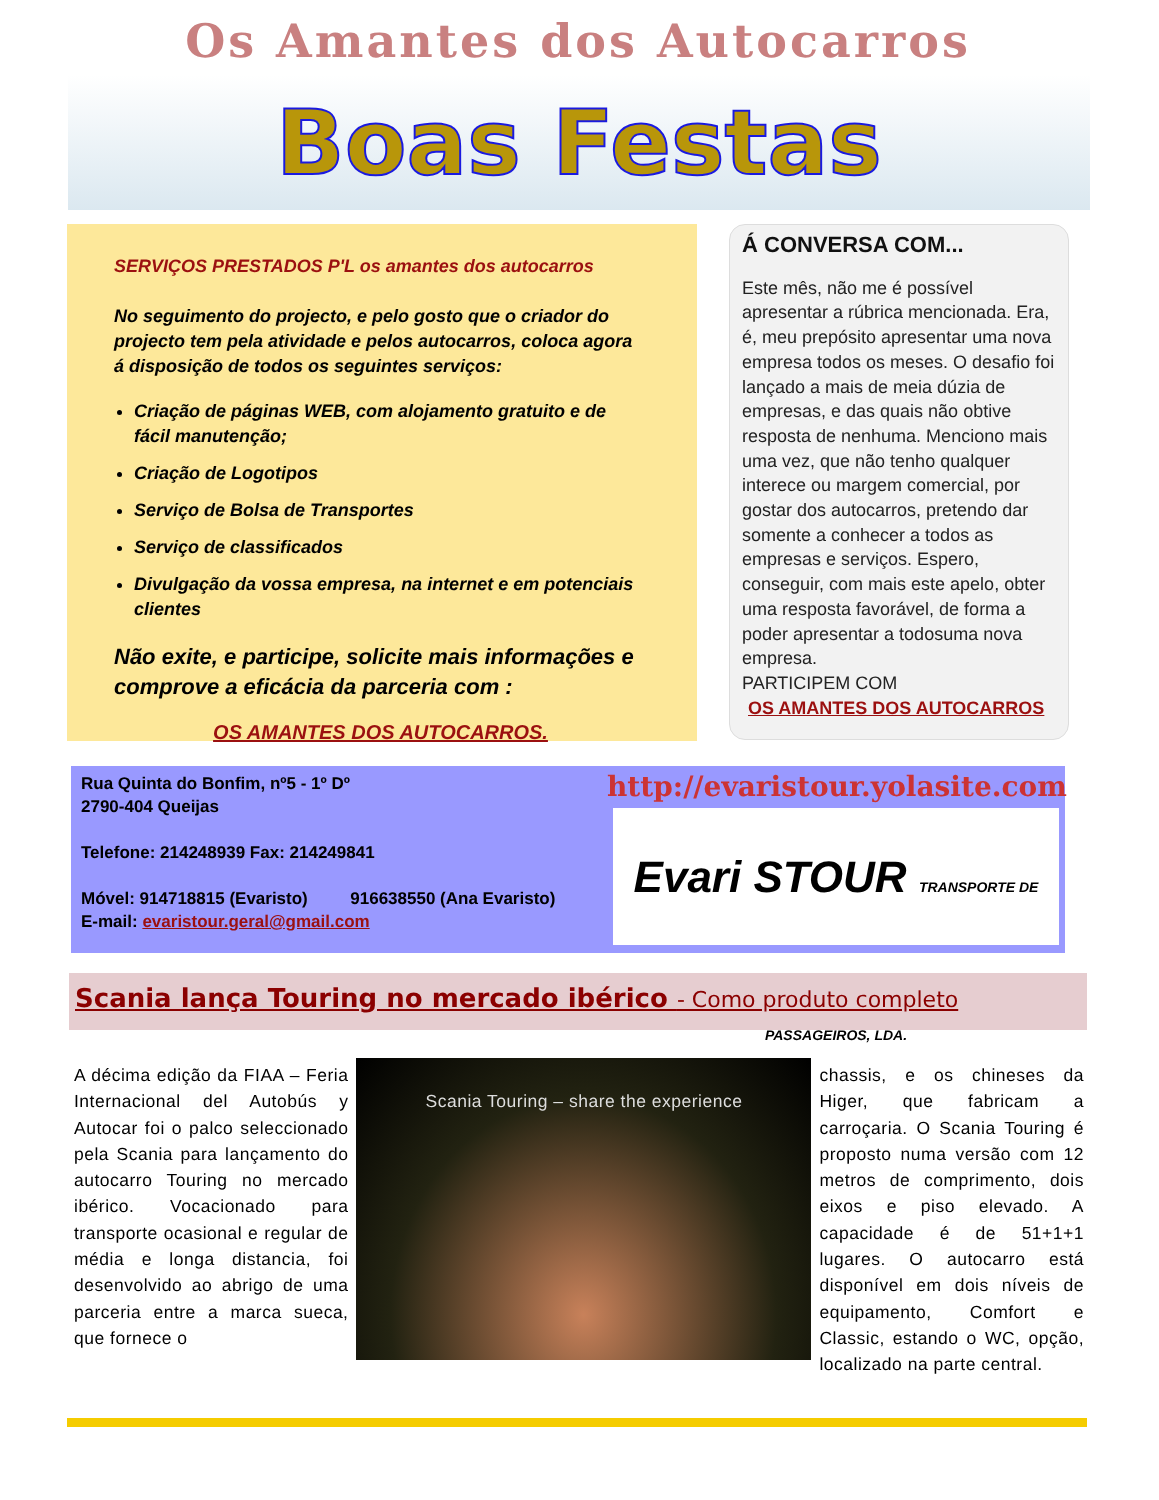Os Amantes dos Autocarros
Boas Festas
SERVIÇOS PRESTADOS P'L os amantes dos autocarros
No seguimento do projecto, e pelo gosto que o criador do projecto tem pela atividade e pelos autocarros, coloca agora á disposição de todos os seguintes serviços:
Criação de páginas WEB, com alojamento gratuito e de fácil manutenção;
Criação de Logotipos
Serviço de Bolsa de Transportes
Serviço de classificados
Divulgação da vossa empresa, na internet e em potenciais clientes
Não exite, e participe, solicite mais informações e comprove a eficácia da parceria com :
OS AMANTES DOS AUTOCARROS.
Á CONVERSA COM...
Este mês, não me é possível apresentar a rúbrica mencionada. Era, é, meu prepósito apresentar uma nova empresa todos os meses. O desafio foi lançado a mais de meia dúzia de empresas, e das quais não obtive resposta de nenhuma. Menciono mais uma vez, que não tenho qualquer interece ou margem comercial, por gostar dos autocarros, pretendo dar somente a conhecer a todos as empresas e serviços. Espero, conseguir, com mais este apelo, obter uma resposta favorável, de forma a poder apresentar a todosuma nova empresa.
PARTICIPEM COM
OS AMANTES DOS AUTOCARROS
Rua Quinta do Bonfim, nº5 - 1º Dº
2790-404 Queijas
Telefone: 214248939 Fax: 214249841
Móvel: 914718815 (Evaristo) 916638550 (Ana Evaristo)
E-mail: evaristour.geral@gmail.com
http://evaristour.yolasite.com
Evari STOUR TRANSPORTE DE PASSAGEIROS, LDA.
Scania lança Touring no mercado ibérico - Como produto completo
A décima edição da FIAA – Feria Internacional del Autobús y Autocar foi o palco seleccionado pela Scania para lançamento do autocarro Touring no mercado ibérico. Vocacionado para transporte ocasional e regular de média e longa distancia, foi desenvolvido ao abrigo de uma parceria entre a marca sueca, que fornece o
Scania Touring – share the experience
chassis, e os chineses da Higer, que fabricam a carroçaria. O Scania Touring é proposto numa versão com 12 metros de comprimento, dois eixos e piso elevado. A capacidade é de 51+1+1 lugares. O autocarro está disponível em dois níveis de equipamento, Comfort e Classic, estando o WC, opção, localizado na parte central.